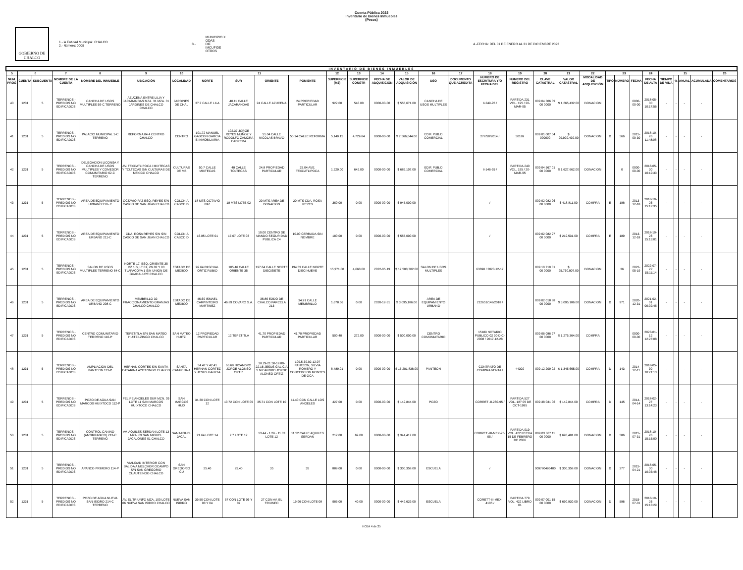Cuenta Pública 2022
Inventario de Bienes Inmuebles
(Pesos)
GOBIERNO DE CHALCO
1.- la Entidad Municipal: CHALCO
2.- Número: 0009
3.-
MUNICIPIO X
ODAS
DIF
IMCUFIDE
OTROS
4.-FECHA: DEL 01 DE ENERO AL 31 DE DICIEMBRE 2022
| INVENTARIO DE BIENES INMUEBLES | | | | | | | | | | | | | | | | | | | | | | | | | | | | | | |
| 5 | 6 | | 7 | 8 | 9 | 10 | 11 | | | | 12 | 13 | 14 | 15 | 16 | 17 | 18 | 19 | 20 | 21 | 22 | 23 | | | 24 | 25 | | | | 26 |
| NUM. PROG | CUENTA | SUBCUENTA | NOMBRE DE LA CUENTA | NOMBRE DEL INMUEBLE | UBICACIÓN | LOCALIDAD | NORTE | SUR | ORIENTE | PONIENTE | SUPERFICIE (M2) | SUPERFICIE CONSTR | FECHA DE ADQUISICIÓN | VALOR DE ADQUISICIÓN | USO | DOCUMENTO QUE ACREDITA | NUMERO DE ESCRITURA Y/O FECHA DEL | NUMERO DEL REGISTRO | CLAVE CATASTRAL | VALOR CATASTRAL | MODALIDAD DE ADQUISICIÓN | TIPO | NÚMERO | FECHA | FECHA DE ALTA | TIEMPO DE VIDA | % | ANUAL | ACUMULADA | COMENTARIOS |
| 40 | 1231 | 5 | TERRENOS - PREDIOS NO EDIFICADOS | CANCHA DE USOS MULTIPLES 59-C TERRENO | AZUCENA ENTRE LILIA Y JACARANDAS MZA. 31 MZA. 31 JARDINES DE CHALCO CHALCO | JARDINES DE CHAL | 37.7 CALLE LILA | 40.11 CALLE JACARANDAS | 24 CALLE AZUCENA | 24 PROPIEDAD PARTICULAR | 922.00 | 546.00 | 0000-00-00 | $ 555,671.00 | CANCHA DE USOS MULTIPLES | | II-249-95 / | PARTIDA 231 VOL. 195 / 20-MAR-95 | 009 04 306 09 00 0000 | $ 1,265,432.00 | DONACION | | | 0000-00-00 | 2018-05-30 10:17:56 | - | - | - | - | |
| 41 | 1231 | 5 | TERRENOS - PREDIOS NO EDIFICADOS | PALACIO MUNICIPAL 1-C TERRENO | REFORMA 04 4 CENTRO CHALCO | CENTRO | 101.72 MANUEL GASCON GARCIA E INMOBILIARIA | 102.37 JORGE REYES MUÑOZ Y RODOLFO ZAMORA CABRERA | 51.04 CALLE NICOLAS BRAVO | 50.14 CALLE REFORMA | 5,149.15 | 4,729.84 | 0000-00-00 | $ 7,566,044.00 | EDIF. PUB.O COMERCIAL | | 277/50/2014 / | 50189 | 009 01 007 04 000000 | $ 29,929,492.00 | DONACION | D | 566 | 2015-09-30 | 2018-10-26 11:48:08 | - | - | - | - | |
| 42 | 1231 | 5 | TERRENOS - PREDIOS NO EDIFICADOS | DELEGACION LICONSA Y CANCHA DE USOS MULTIPLES Y COMEDOR COMUNITARIO 62-C TERRENO | AV. TEXCATLIPOCA / MIXTECAS Y TOLTECAS S/N CULTURAS DE MEXICO CHALCO | CULTURAS DE ME | 50.7 CALLE MIXTECAS | 48 CALLE TOLTECAS | 24.8 PROPIEDAD PARTICULAR | 25.04 AVE. TEXCATLIPOCA | 1,229.00 | 642.00 | 0000-00-00 | $ 682,107.00 | EDIF. PUB.O COMERCIAL | | II-146-95 / | PARTIDA 240 VOL. 195 / 20-MAR-95 | 009 04 567 01 00 0000 | $ 1,627,662.00 | DONACION | | 0 | 0000-00-00 | 2018-05-30 10:12:33 | - | - | - | - | |
| 43 | 1231 | 5 | TERRENOS - PREDIOS NO EDIFICADOS | AREA DE EQUIPAMIENTO URBANO 210- C | OCTAVIO PAZ ESQ. REYES S/N CASCO DE SAN JUAN CHALCO | COLONIA CASCO D | 18 MTS OCTAVIO PAZ | 18 MTS LOTE 02 | 20 MTS AREA DE DONACION | 20 MTS CDA. ROSA REYES | 360.00 | 0.00 | 0000-00-00 | $ 945,000.00 | | | / | | 009 02 082 26 00 0000 | $ 418,811.00 | COMPRA | E | 188 | 2013-12-18 | 2018-10-26 15:12:35 | - | - | - | - | |
| 44 | 1231 | 5 | TERRENOS - PREDIOS NO EDIFICADOS | AREA DE EQUIPAMIENTO URBANO 211-C | CDA. ROSA REYES S/N S/N CASCO DE SAN JUAN CHALCO | COLONIA CASCO D | 16.85 LOTE 01 | 17.07 LOTE 03 | 10.00 CENTRO DE MANDO SEGURIDAD PUBLICA C4 | 10.00 CERRADA SIN NOMBRE | 180.00 | 0.00 | 0000-00-00 | $ 555,000.00 | | | / | | 009 02 082 27 00 0000 | $ 219,531.00 | COMPRA | E | 189 | 2013-12-18 | 2018-10-26 15:13:01 | - | - | - | - | |
| 45 | 1231 | 5 | TERRENOS - PREDIOS NO EDIFICADOS | SALON DE USOS MULTIPLES TERRENO 64-C | NORTE 17, ESQ. ORIENTE 35 MZ 1 B, LT 01, ZN 02 Y 03 TLAPACOYA 1 S/N UNION DE GUADALUPE CHALCO | ESTADO DE MEXICO | 99.64 PASCUAL ORTIZ RUBIO | 105.46 CALLE ORIENTE 35 | 197.64 CALLE NORTE DIECISIETE | 194.59 CALLE NORTE DIECINUEVE | 15,971.00 | 4,660.00 | 2022-05-19 | $ 17,500,702.00 | SALON DE USOS MULTIPLES | | 63698 / 2020-12-17 | | 009 10 710 01 00 0000 | $ 25,760,807.00 | DONACION | I | 36 | 2022-05-19 | 2022-07-22 15:11:14 | - | - | - | - | |
| 46 | 1231 | 5 | TERRENOS - PREDIOS NO EDIFICADOS | AREA DE EQUIPAMIENTO URBANO 208-C | MEMBRILLO 32 FRACCIONAMIENTO GRANJAS CHALCO CHALCO | ESTADO DE MEXICO | 46.69 ISMAEL CARPINTEIRO MARTINEZ | 46.89 COVARO S.A. | 36.86 EJIDO DE CHALCO PARCELA 213 | 34.91 CALLE MEMBRILLO | 1,678.56 | 0.00 | 2020-12-31 | $ 3,095,186.00 | AREA DE EQUIPAMIENTO URBANO | | 212651/148/2018 / | | 009 02 018 88 00 0000 | $ 3,095,186.00 | DONACION | D | 971 | 2020-12-31 | 2021-02-01 00:02:45 | - | - | - | - | |
| 47 | 1231 | 5 | TERRENOS - PREDIOS NO EDIFICADOS | CENTRO COMUNITARIO TERRENO 110-P | TEPETITLA S/N SAN MATEO HUITZILZINGO CHALCO | SAN MATEO HUITZI | 12 PROPIEDAD PARTICULAR | 12 TEPETITLA | 41.70 PROPIEDAD PARTICULAR | 41.70 PROPIEDAD PARTICULAR | 500.40 | 272.00 | 0000-00-00 | $ 500,000.00 | CENTRO COMUNIATARIO | | 15189 NOTARIO PUBLICO 02 30-DIC-2008 / 2017-12-28 | | 009 06 086 27 00 0000 | $ 1,275,364.00 | COMPRA | | | 0000-00-00 | 2023-01-12 12:27:08 | - | - | - | - | |
| 48 | 1231 | 5 | TERRENOS - PREDIOS NO EDIFICADOS | AMPLIACION DEL PANTEON 113-P | HERNAN CORTES S/N SANTA CATARINA AYOTZINGO CHALCO | SANTA CATARINA A | 34.47 Y 42.41 HERNAN CORTEZ Y JESUS GALICIA | 66.68 NICANDRO JORGE ALONSO ORTIZ | 38.29-21.50-19.80-22.16 JESUS GALICIA Y NICANDRO JORGE ALONSO ORTIZ | 109.5-39.92-12.07 PANTEON, SILVIA ROMERO Y CONCEPCION MONTES DE OCA | 8,489.91 | 0.00 | 0000-00-00 | $ 15,281,838.00 | PANTEON | | CONTRATO DE COMPRA VENTA / | 44302 | 009 12 209 02 | $ 1,345,665.00 | COMPRA | D | 143 | 2014-12-11 | 2018-05-30 10:21:13 | - | - | - | - | |
| 49 | 1231 | 5 | TERRENOS - PREDIOS NO EDIFICADOS | POZO DE AGUA SAN MARCOS HUIXTOCO 112-P | FELIPE ANGELES SUR MZN. 09 LOTE 11 SAN MARCOS HUIXTOCO CHALCO | SAN MARCOS HUIX | 34.30 CON LOTE 12 | 13.72 CON LOTE 09 | 35.71 CON LOTE 10 | 11.40 CON CALLE LOS ANGELES | 427.00 | 0.00 | 0000-00-00 | $ 142,844.00 | POZO | | CORRET -II-260-95 / | PARTIDA 527 VOL. 187 05 DE OCT-1995 | 009 38 031 06 | $ 142,844.00 | COMPRA | D | 145 | 2014-04-14 | 2018-02-27 13:14:23 | - | - | - | - | |
| 50 | 1231 | 5 | TERRENOS - PREDIOS NO EDIFICADOS | CONTROL CANINO (ANTIRRABICO) 213-C TERRENO | AV. AQUILES SERDAN LOTE 13 MZA. 09 SAN MIGUEL JACALONES 01 CHALCO | SAN MIGUEL JACAL | 21.64 LOTE 14 | 7.7 LOTE 12 | 13.44 - 1.29 - 11.03 LOTE 12 | 11.52 CALLE AQUILES SERDAN | 212.00 | 69.00 | 0000-00-00 | $ 344,417.00 | | | CORRET -III-MEX-25-05 / | PARTIDA 919 VOL. 422 FECHA 15 DE FEBRERO DE 2006 | 009 03 067 11 00 0000 | $ 695,481.00 | DONACION | D | 586 | 2015-07-31 | 2018-10-26 15:15:00 | - | - | - | - | |
| 51 | 1231 | 5 | TERRENOS - PREDIOS NO EDIFICADOS | APANCO PRIMERO 114-P | VIALIDAD INTERIOR CON SALIDA A MELCHOR OCAMPO S/N SAN GREGORIO CUAUTZINGO CHALCO | SAN GREGORIO CU | 25.40 | 25.40 | 35 | 35 | 889.00 | 0.00 | 0000-00-00 | $ 300,358.00 | ESCUELA | | / | | 009780495400 | $ 300,358.00 | DONACION | D | 377 | 2015-04-21 | 2018-05-30 10:03:48 | - | - | - | - | |
| 52 | 1231 | 5 | TERRENOS - PREDIOS NO EDIFICADOS | POZO DE AGUA NUEVA SAN ISIDRO 214-C TERRENO | AV. EL TRIUNFO MZA. 100 LOTE 06 NUEVA SAN ISIDRO CHALCO | NUEVA SAN ISIDRO | 39.50 CON LOTE 03 Y 04 | 57 CON LOTE 06 Y 07 | 27 CON AV. EL TRIUNFO | 19.96 CON LOTE 08 | 985.00 | 40.00 | 0000-00-00 | $ 442,629.00 | ESCUELA | | CORETT-III-MEX-4105 / | PARTIDA 779 VOL. 422 LIBRO 01 | 009 07 001 15 00 0000 | $ 690,830.00 | DONACION | D | 586 | 2015-07-31 | 2018-10-26 15:13:29 | - | - | - | - | |
HOJA 4 de 25